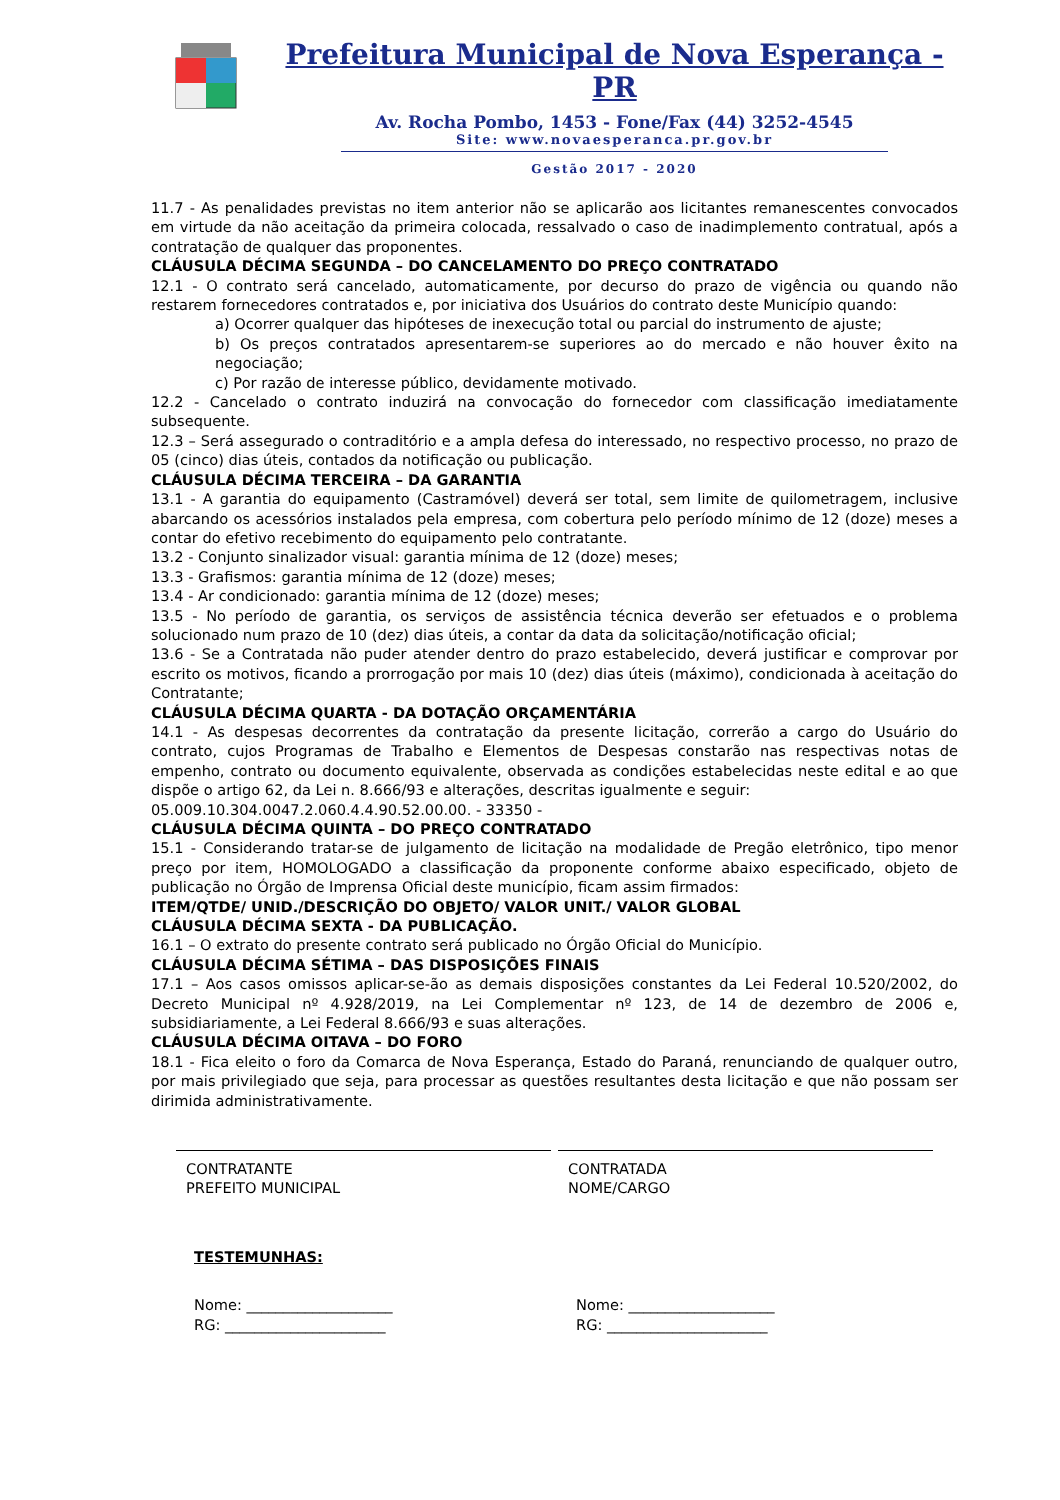Prefeitura Municipal de Nova Esperança - PR
Av. Rocha Pombo, 1453 - Fone/Fax (44) 3252-4545
Site: www.novaesperanca.pr.gov.br
Gestão 2017 - 2020
11.7 - As penalidades previstas no item anterior não se aplicarão aos licitantes remanescentes convocados em virtude da não aceitação da primeira colocada, ressalvado o caso de inadimplemento contratual, após a contratação de qualquer das proponentes.
CLÁUSULA DÉCIMA SEGUNDA – DO CANCELAMENTO DO PREÇO CONTRATADO
12.1 - O contrato será cancelado, automaticamente, por decurso do prazo de vigência ou quando não restarem fornecedores contratados e, por iniciativa dos Usuários do contrato deste Município quando:
a) Ocorrer qualquer das hipóteses de inexecução total ou parcial do instrumento de ajuste;
b) Os preços contratados apresentarem-se superiores ao do mercado e não houver êxito na negociação;
c) Por razão de interesse público, devidamente motivado.
12.2 - Cancelado o contrato induzirá na convocação do fornecedor com classificação imediatamente subsequente.
12.3 – Será assegurado o contraditório e a ampla defesa do interessado, no respectivo processo, no prazo de 05 (cinco) dias úteis, contados da notificação ou publicação.
CLÁUSULA DÉCIMA TERCEIRA – DA GARANTIA
13.1 - A garantia do equipamento (Castramóvel) deverá ser total, sem limite de quilometragem, inclusive abarcando os acessórios instalados pela empresa, com cobertura pelo período mínimo de 12 (doze) meses a contar do efetivo recebimento do equipamento pelo contratante.
13.2 - Conjunto sinalizador visual: garantia mínima de 12 (doze) meses;
13.3 - Grafismos: garantia mínima de 12 (doze) meses;
13.4 - Ar condicionado: garantia mínima de 12 (doze) meses;
13.5 - No período de garantia, os serviços de assistência técnica deverão ser efetuados e o problema solucionado num prazo de 10 (dez) dias úteis, a contar da data da solicitação/notificação oficial;
13.6 - Se a Contratada não puder atender dentro do prazo estabelecido, deverá justificar e comprovar por escrito os motivos, ficando a prorrogação por mais 10 (dez) dias úteis (máximo), condicionada à aceitação do Contratante;
CLÁUSULA DÉCIMA QUARTA - DA DOTAÇÃO ORÇAMENTÁRIA
14.1 - As despesas decorrentes da contratação da presente licitação, correrão a cargo do Usuário do contrato, cujos Programas de Trabalho e Elementos de Despesas constarão nas respectivas notas de empenho, contrato ou documento equivalente, observada as condições estabelecidas neste edital e ao que dispõe o artigo 62, da Lei n. 8.666/93 e alterações, descritas igualmente e seguir:
05.009.10.304.0047.2.060.4.4.90.52.00.00. - 33350 -
CLÁUSULA DÉCIMA QUINTA – DO PREÇO CONTRATADO
15.1 - Considerando tratar-se de julgamento de licitação na modalidade de Pregão eletrônico, tipo menor preço por item, HOMOLOGADO a classificação da proponente conforme abaixo especificado, objeto de publicação no Órgão de Imprensa Oficial deste município, ficam assim firmados:
ITEM/QTDE/ UNID./DESCRIÇÃO DO OBJETO/ VALOR UNIT./ VALOR GLOBAL
CLÁUSULA DÉCIMA SEXTA - DA PUBLICAÇÃO.
16.1 – O extrato do presente contrato será publicado no Órgão Oficial do Município.
CLÁUSULA DÉCIMA SÉTIMA – DAS DISPOSIÇÕES FINAIS
17.1 – Aos casos omissos aplicar-se-ão as demais disposições constantes da Lei Federal 10.520/2002, do Decreto Municipal nº 4.928/2019, na Lei Complementar nº 123, de 14 de dezembro de 2006 e, subsidiariamente, a Lei Federal 8.666/93 e suas alterações.
CLÁUSULA DÉCIMA OITAVA – DO FORO
18.1 - Fica eleito o foro da Comarca de Nova Esperança, Estado do Paraná, renunciando de qualquer outro, por mais privilegiado que seja, para processar as questões resultantes desta licitação e que não possam ser dirimida administrativamente.
CONTRATANTE
PREFEITO MUNICIPAL
CONTRATADA
NOME/CARGO
TESTEMUNHAS:
Nome: ____________________
RG: ______________________
Nome: ____________________
RG: ______________________